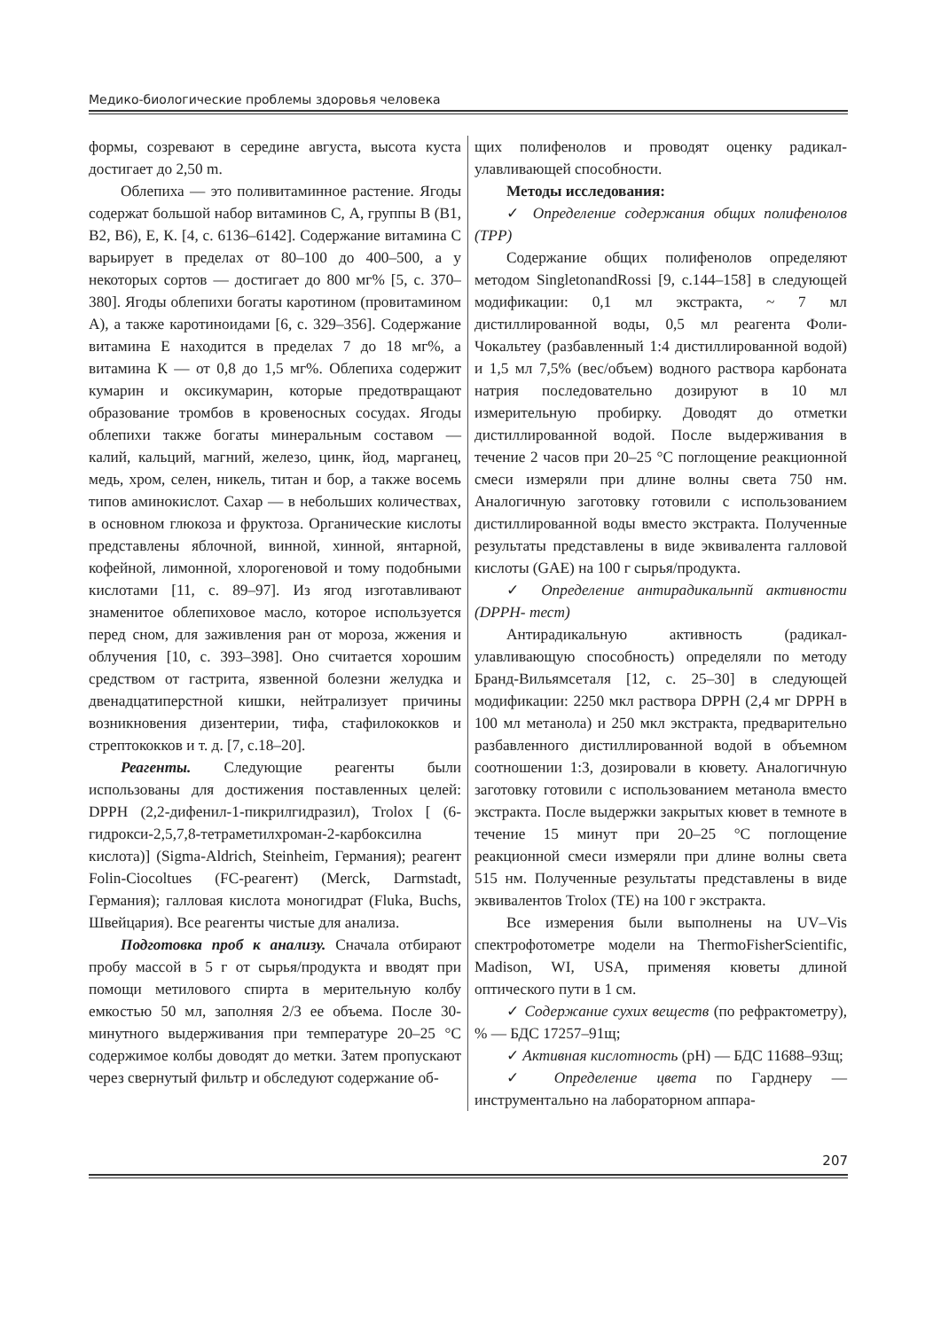Медико-биологические проблемы здоровья человека
формы, созревают в середине августа, высота куста достигает до 2,50 m.
Облепиха — это поливитаминное растение. Ягоды содержат большой набор витаминов С, А, группы В (В1, В2, В6), Е, К. [4, с. 6136–6142]. Содержание витамина С варьирует в пределах от 80–100 до 400–500, а у некоторых сортов — достигает до 800 мг% [5, с. 370–380]. Ягоды облепихи богаты каротином (провитамином А), а также каротиноидами [6, с. 329–356]. Содержание витамина Е находится в пределах 7 до 18 мг%, а витамина К — от 0,8 до 1,5 мг%. Облепиха содержит кумарин и оксикумарин, которые предотвращают образование тромбов в кровеносных сосудах. Ягоды облепихи также богаты минеральным составом — калий, кальций, магний, железо, цинк, йод, марганец, медь, хром, селен, никель, титан и бор, а также восемь типов аминокислот. Сахар — в небольших количествах, в основном глюкоза и фруктоза. Органические кислоты представлены яблочной, винной, хинной, янтарной, кофейной, лимонной, хлорогеновой и тому подобными кислотами [11, с. 89–97]. Из ягод изготавливают знаменитое облепиховое масло, которое используется перед сном, для заживления ран от мороза, жжения и облучения [10, с. 393–398]. Оно считается хорошим средством от гастрита, язвенной болезни желудка и двенадцатиперстной кишки, нейтрализует причины возникновения дизентерии, тифа, стафилококков и стрептококков и т. д. [7, с.18–20].
Реагенты. Следующие реагенты были использованы для достижения поставленных целей: DPPH (2,2-дифенил-1-пикрилгидразил), Trolox [ (6-гидрокси-2,5,7,8-тетраметилхроман-2-карбоксилна кислота)] (Sigma-Aldrich, Steinheim, Германия); реагент Folin-Ciocoltues (FC-реагент) (Merck, Darmstadt, Германия); галловая кислота моногидрат (Fluka, Buchs, Швейцария). Все реагенты чистые для анализа.
Подготовка проб к анализу. Сначала отбирают пробу массой в 5 г от сырья/продукта и вводят при помощи метилового спирта в мерительную колбу емкостью 50 мл, заполняя 2/3 ее объема. После 30-минутного выдерживания при температуре 20–25 °С содержимое колбы доводят до метки. Затем пропускают через свернутый фильтр и обследуют содержание об-
щих полифенолов и проводят оценку радикал-улавливающей способности.
Методы исследования:
✓ Определение содержания общих полифенолов (TPP)
Содержание общих полифенолов определяют методом SingletonandRossi [9, с.144–158] в следующей модификации: 0,1 мл экстракта, ~ 7 мл дистиллированной воды, 0,5 мл реагента Фоли-Чокальтеу (разбавленный 1:4 дистиллированной водой) и 1,5 мл 7,5% (вес/объем) водного раствора карбоната натрия последовательно дозируют в 10 мл измерительную пробирку. Доводят до отметки дистиллированной водой. После выдерживания в течение 2 часов при 20–25 °С поглощение реакционной смеси измеряли при длине волны света 750 нм. Аналогичную заготовку готовили с использованием дистиллированной воды вместо экстракта. Полученные результаты представлены в виде эквивалента галловой кислоты (GAE) на 100 г сырья/продукта.
✓ Определение антирадикальнпй активности (DPPH- тест)
Антирадикальную активность (радикал-улавливающую способность) определяли по методу Бранд-Вильямсеталя [12, с. 25–30] в следующей модификации: 2250 мкл раствора DPPH (2,4 мг DPPH в 100 мл метанола) и 250 мкл экстракта, предварительно разбавленного дистиллированной водой в объемном соотношении 1:3, дозировали в кювету. Аналогичную заготовку готовили с использованием метанола вместо экстракта. После выдержки закрытых кювет в темноте в течение 15 минут при 20–25 °С поглощение реакционной смеси измеряли при длине волны света 515 нм. Полученные результаты представлены в виде эквивалентов Trolox (TE) на 100 г экстракта.
Все измерения были выполнены на UV–Vis спектрофотометре модели на ThermoFisherScientific, Madison, WI, USA, применяя кюветы длиной оптического пути в 1 см.
✓ Содержание сухих веществ (по рефрактометру), % — БДС 17257–91щ;
✓ Активная кислотность (pH) — БДС 11688–93щ;
✓ Определение цвета по Гарднеру — инструментально на лабораторном аппара-
207